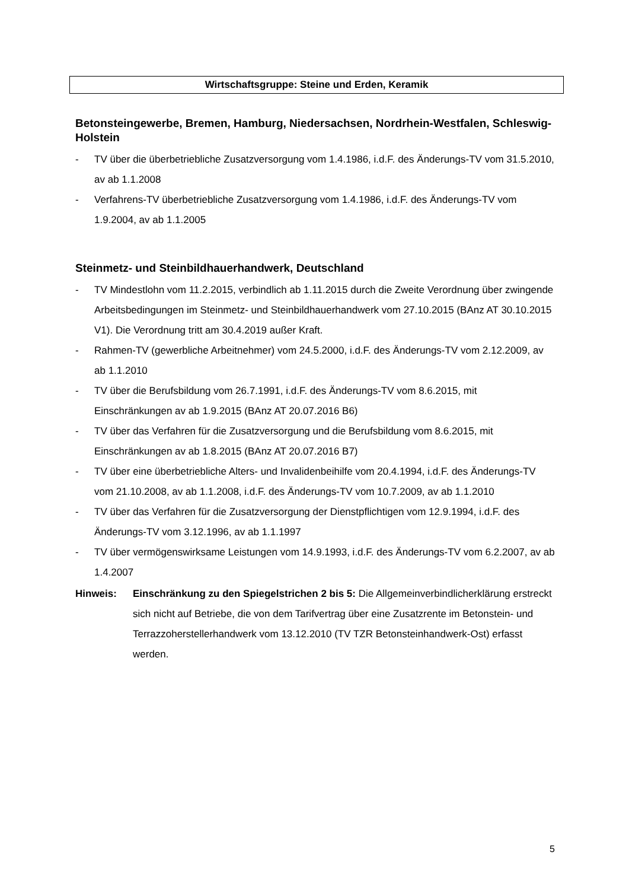Wirtschaftsgruppe: Steine und Erden, Keramik
Betonsteingewerbe, Bremen, Hamburg, Niedersachsen, Nordrhein-Westfalen, Schleswig-Holstein
- TV über die überbetriebliche Zusatzversorgung vom 1.4.1986, i.d.F. des Änderungs-TV vom 31.5.2010, av ab 1.1.2008
- Verfahrens-TV überbetriebliche Zusatzversorgung vom 1.4.1986, i.d.F. des Änderungs-TV vom 1.9.2004, av ab 1.1.2005
Steinmetz- und Steinbildhauerhandwerk, Deutschland
- TV Mindestlohn vom 11.2.2015, verbindlich ab 1.11.2015 durch die Zweite Verordnung über zwingende Arbeitsbedingungen im Steinmetz- und Steinbildhauerhandwerk vom 27.10.2015 (BAnz AT 30.10.2015 V1). Die Verordnung tritt am 30.4.2019 außer Kraft.
- Rahmen-TV (gewerbliche Arbeitnehmer) vom 24.5.2000, i.d.F. des Änderungs-TV vom 2.12.2009, av ab 1.1.2010
- TV über die Berufsbildung vom 26.7.1991, i.d.F. des Änderungs-TV vom 8.6.2015, mit Einschränkungen av ab 1.9.2015 (BAnz AT 20.07.2016 B6)
- TV über das Verfahren für die Zusatzversorgung und die Berufsbildung vom 8.6.2015, mit Einschränkungen av ab 1.8.2015 (BAnz AT 20.07.2016 B7)
- TV über eine überbetriebliche Alters- und Invalidenbeihilfe vom 20.4.1994, i.d.F. des Änderungs-TV vom 21.10.2008, av ab 1.1.2008, i.d.F. des Änderungs-TV vom 10.7.2009, av ab 1.1.2010
- TV über das Verfahren für die Zusatzversorgung der Dienstpflichtigen vom 12.9.1994, i.d.F. des Änderungs-TV vom 3.12.1996, av ab 1.1.1997
- TV über vermögenswirksame Leistungen vom 14.9.1993, i.d.F. des Änderungs-TV vom 6.2.2007, av ab 1.4.2007
Hinweis: Einschränkung zu den Spiegelstrichen 2 bis 5: Die Allgemeinverbindlicherklärung erstreckt sich nicht auf Betriebe, die von dem Tarifvertrag über eine Zusatzrente im Betonstein- und Terrazzoherstellerhandwerk vom 13.12.2010 (TV TZR Betonsteinhandwerk-Ost) erfasst werden.
5